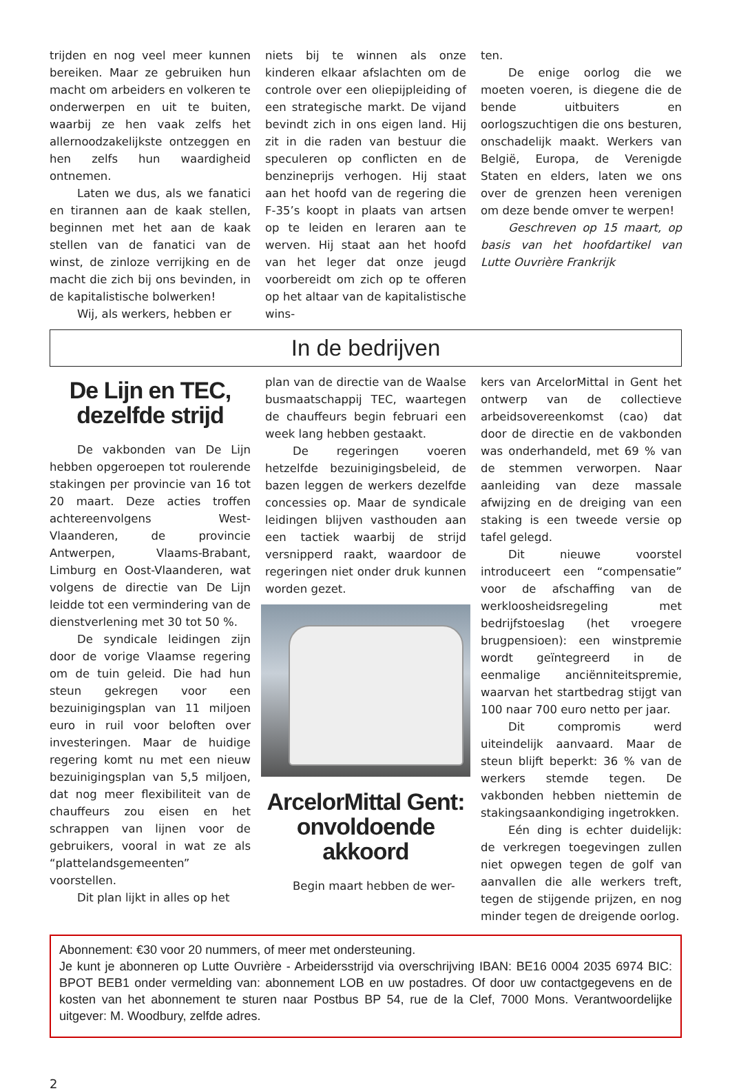trijden en nog veel meer kunnen bereiken. Maar ze gebruiken hun macht om arbeiders en volkeren te onderwerpen en uit te buiten, waarbij ze hen vaak zelfs het allernoodzakelijkste ontzeggen en hen zelfs hun waardigheid ontnemen.
Laten we dus, als we fanatici en tirannen aan de kaak stellen, beginnen met het aan de kaak stellen van de fanatici van de winst, de zinloze verrijking en de macht die zich bij ons bevinden, in de kapitalistische bolwerken!
Wij, als werkers, hebben er
niets bij te winnen als onze kinderen elkaar afslachten om de controle over een oliepijpleiding of een strategische markt. De vijand bevindt zich in ons eigen land. Hij zit in die raden van bestuur die speculeren op conflicten en de benzineprijs verhogen. Hij staat aan het hoofd van de regering die F-35’s koopt in plaats van artsen op te leiden en leraren aan te werven. Hij staat aan het hoofd van het leger dat onze jeugd voorbereidt om zich op te offeren op het altaar van de kapitalistische wins-
ten.
De enige oorlog die we moeten voeren, is diegene die de bende uitbuiters en oorlogszuchtigen die ons besturen, onschadelijk maakt. Werkers van België, Europa, de Verenigde Staten en elders, laten we ons over de grenzen heen verenigen om deze bende omver te werpen!
Geschreven op 15 maart, op basis van het hoofdartikel van Lutte Ouvrière Frankrijk
In de bedrijven
De Lijn en TEC, dezelfde strijd
De vakbonden van De Lijn hebben opgeroepen tot roulerende stakingen per provincie van 16 tot 20 maart. Deze acties troffen achtereenvolgens West-Vlaanderen, de provincie Antwerpen, Vlaams-Brabant, Limburg en Oost-Vlaanderen, wat volgens de directie van De Lijn leidde tot een vermindering van de dienstverlening met 30 tot 50 %.
De syndicale leidingen zijn door de vorige Vlaamse regering om de tuin geleid. Die had hun steun gekregen voor een bezuinigingsplan van 11 miljoen euro in ruil voor beloften over investeringen. Maar de huidige regering komt nu met een nieuw bezuinigingsplan van 5,5 miljoen, dat nog meer flexibiliteit van de chauffeurs zou eisen en het schrappen van lijnen voor de gebruikers, vooral in wat ze als “plattelandsgemeenten” voorstellen.
Dit plan lijkt in alles op het
plan van de directie van de Waalse busmaatschappij TEC, waartegen de chauffeurs begin februari een week lang hebben gestaakt.
De regeringen voeren hetzelfde bezuinigingsbeleid, de bazen leggen de werkers dezelfde concessies op. Maar de syndicale leidingen blijven vasthouden aan een tactiek waarbij de strijd versnipperd raakt, waardoor de regeringen niet onder druk kunnen worden gezet.
ArcelorMittal Gent: onvoldoende akkoord
Begin maart hebben de wer-
kers van ArcelorMittal in Gent het ontwerp van de collectieve arbeidsovereenkomst (cao) dat door de directie en de vakbonden was onderhandeld, met 69 % van de stemmen verworpen. Naar aanleiding van deze massale afwijzing en de dreiging van een staking is een tweede versie op tafel gelegd.
Dit nieuwe voorstel introduceert een “compensatie” voor de afschaffing van de werkloosheidsregeling met bedrijfstoeslag (het vroegere brugpensioen): een winstpremie wordt geïntegreerd in de eenmalige anciënniteitspremie, waarvan het startbedrag stijgt van 100 naar 700 euro netto per jaar.
Dit compromis werd uiteindelijk aanvaard. Maar de steun blijft beperkt: 36 % van de werkers stemde tegen. De vakbonden hebben niettemin de stakingsaankondiging ingetrokken.
Eén ding is echter duidelijk: de verkregen toegevingen zullen niet opwegen tegen de golf van aanvallen die alle werkers treft, tegen de stijgende prijzen, en nog minder tegen de dreigende oorlog.
Abonnement: €30 voor 20 nummers, of meer met ondersteuning.
Je kunt je abonneren op Lutte Ouvrière - Arbeidersstrijd via overschrijving IBAN: BE16 0004 2035 6974 BIC: BPOT BEB1 onder vermelding van: abonnement LOB en uw postadres. Of door uw contactgegevens en de kosten van het abonnement te sturen naar Postbus BP 54, rue de la Clef, 7000 Mons. Verantwoordelijke uitgever: M. Woodbury, zelfde adres.
2